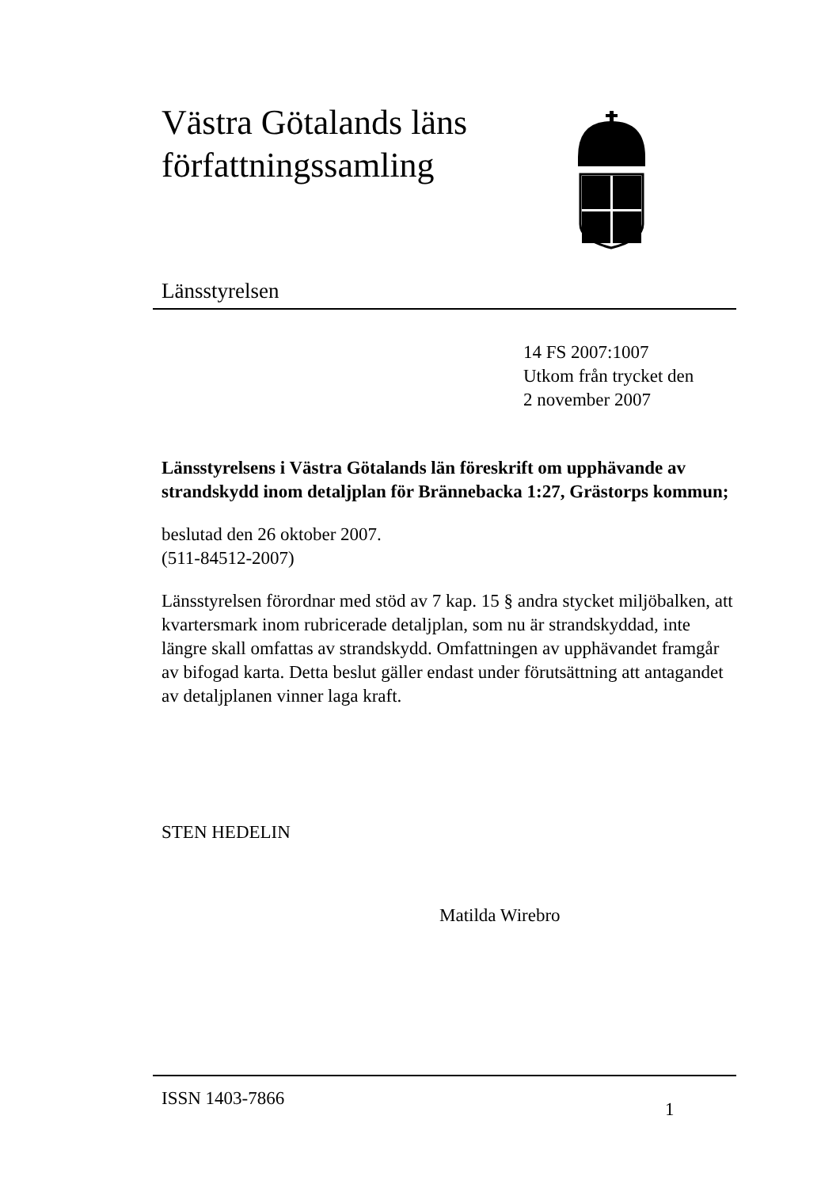Västra Götalands läns
författningssamling
Länsstyrelsen
14 FS 2007:1007
Utkom från trycket den
2 november 2007
Länsstyrelsens i Västra Götalands län föreskrift om upphävande av strandskydd inom detaljplan för Brännebacka 1:27, Grästorps kommun;
beslutad den 26 oktober 2007.
(511-84512-2007)
Länsstyrelsen förordnar med stöd av 7 kap. 15 § andra stycket miljöbalken, att kvartersmark inom rubricerade detaljplan, som nu är strandskyddad, inte längre skall omfattas av strandskydd. Omfattningen av upphävandet framgår av bifogad karta. Detta beslut gäller endast under förutsättning att antagandet av detaljplanen vinner laga kraft.
STEN HEDELIN
Matilda Wirebro
ISSN 1403-7866
1